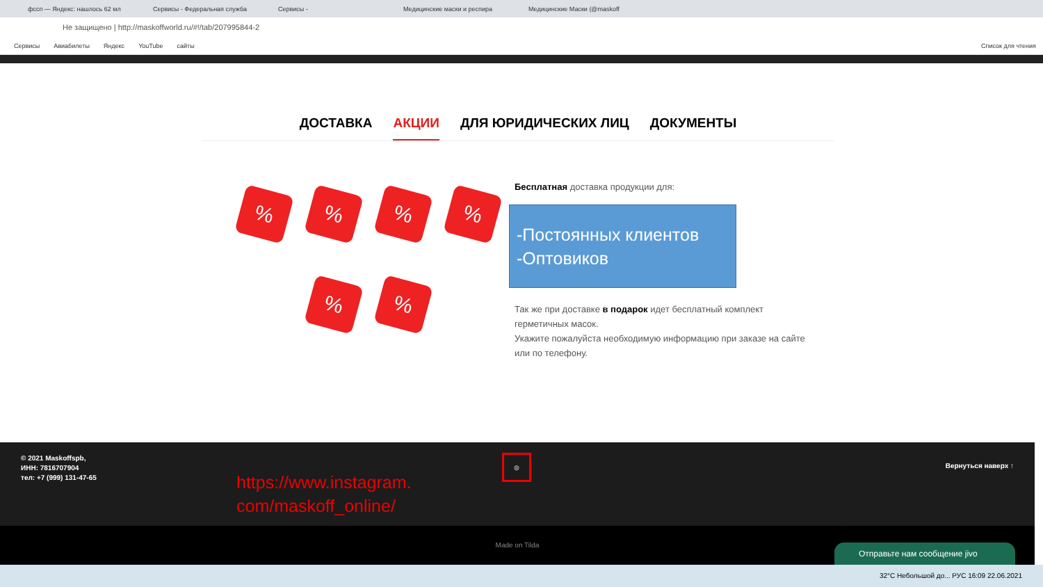фссп — Яндекс: нашлось 62 мл Сервисы - Федеральная служба Сервисы - Медицинские маски и респира Медицинские Маски (@maskoff
Не защищено | http://maskoffworld.ru/#!/tab/207995844-2
Сервисы Авиабилеты Яндекс YouTube сайты Список для чтения
ДОСТАВКА АКЦИИ ДЛЯ ЮРИДИЧЕСКИХ ЛИЦ ДОКУМЕНТЫ
%
%
%
%
%
%
Бесплатная доставка продукции для:
-Постоянных клиентов
-Оптовиков
Так же при доставке в подарок идет бесплатный комплект герметичных масок.
Укажите пожалуйста необходимую информацию при заказе на сайте или по телефону.
© 2021 Maskoffspb,
ИНН: 7816707904
тел: +7 (999) 131-47-65
https://www.instagram.
com/maskoff_online/
◎
Вернуться наверх ↑
Made on Tilda
Отправьте нам сообщение jivo
32°C Небольшой до... РУС 16:09 22.06.2021